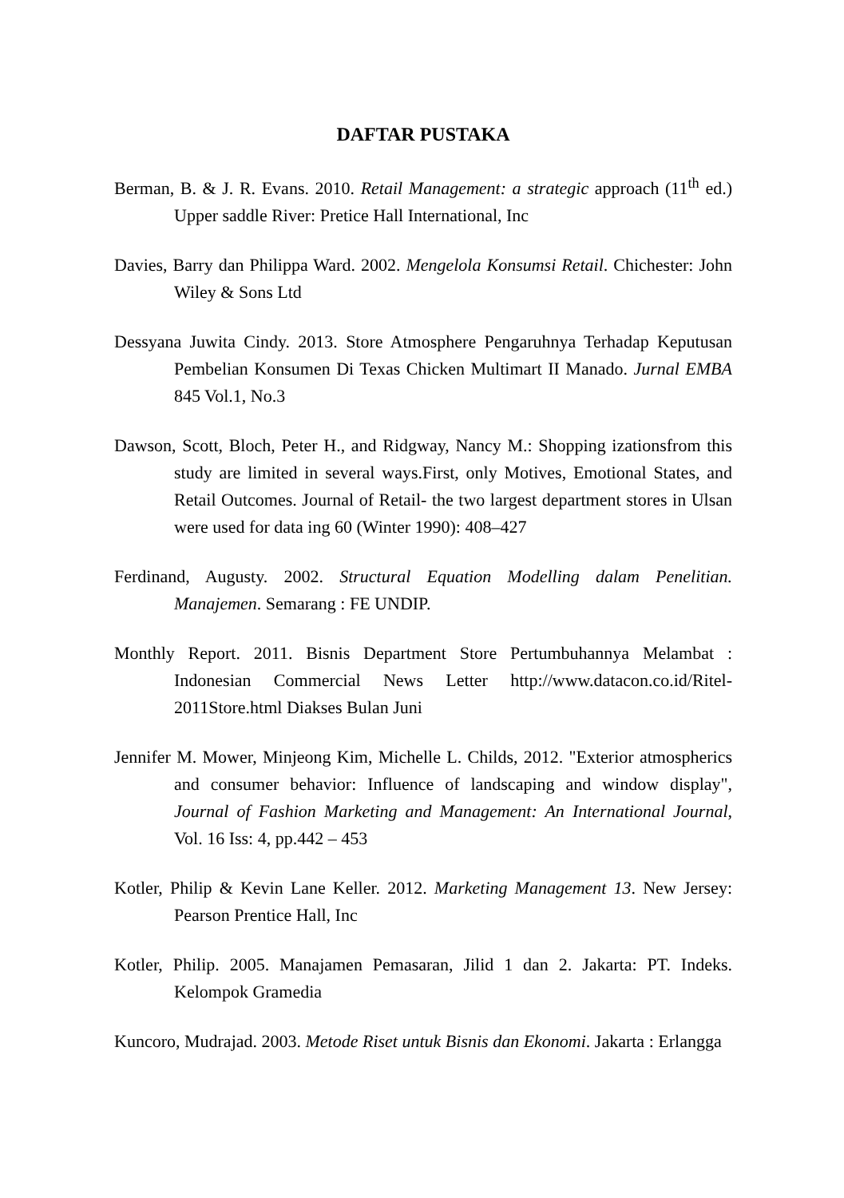DAFTAR PUSTAKA
Berman, B. & J. R. Evans. 2010. Retail Management: a strategic approach (11<sup>th</sup> ed.) Upper saddle River: Pretice Hall International, Inc
Davies, Barry dan Philippa Ward. 2002. Mengelola Konsumsi Retail. Chichester: John Wiley & Sons Ltd
Dessyana Juwita Cindy. 2013. Store Atmosphere Pengaruhnya Terhadap Keputusan Pembelian Konsumen Di Texas Chicken Multimart II Manado. Jurnal EMBA 845 Vol.1, No.3
Dawson, Scott, Bloch, Peter H., and Ridgway, Nancy M.: Shopping izationsfrom this study are limited in several ways.First, only Motives, Emotional States, and Retail Outcomes. Journal of Retail- the two largest department stores in Ulsan were used for data ing 60 (Winter 1990): 408–427
Ferdinand, Augusty. 2002. Structural Equation Modelling dalam Penelitian. Manajemen. Semarang : FE UNDIP.
Monthly Report. 2011. Bisnis Department Store Pertumbuhannya Melambat : Indonesian Commercial News Letter http://www.datacon.co.id/Ritel-2011Store.html Diakses Bulan Juni
Jennifer M. Mower, Minjeong Kim, Michelle L. Childs, 2012. "Exterior atmospherics and consumer behavior: Influence of landscaping and window display", Journal of Fashion Marketing and Management: An International Journal, Vol. 16 Iss: 4, pp.442 – 453
Kotler, Philip & Kevin Lane Keller. 2012. Marketing Management 13. New Jersey: Pearson Prentice Hall, Inc
Kotler, Philip. 2005. Manajamen Pemasaran, Jilid 1 dan 2. Jakarta: PT. Indeks. Kelompok Gramedia
Kuncoro, Mudrajad. 2003. Metode Riset untuk Bisnis dan Ekonomi. Jakarta : Erlangga